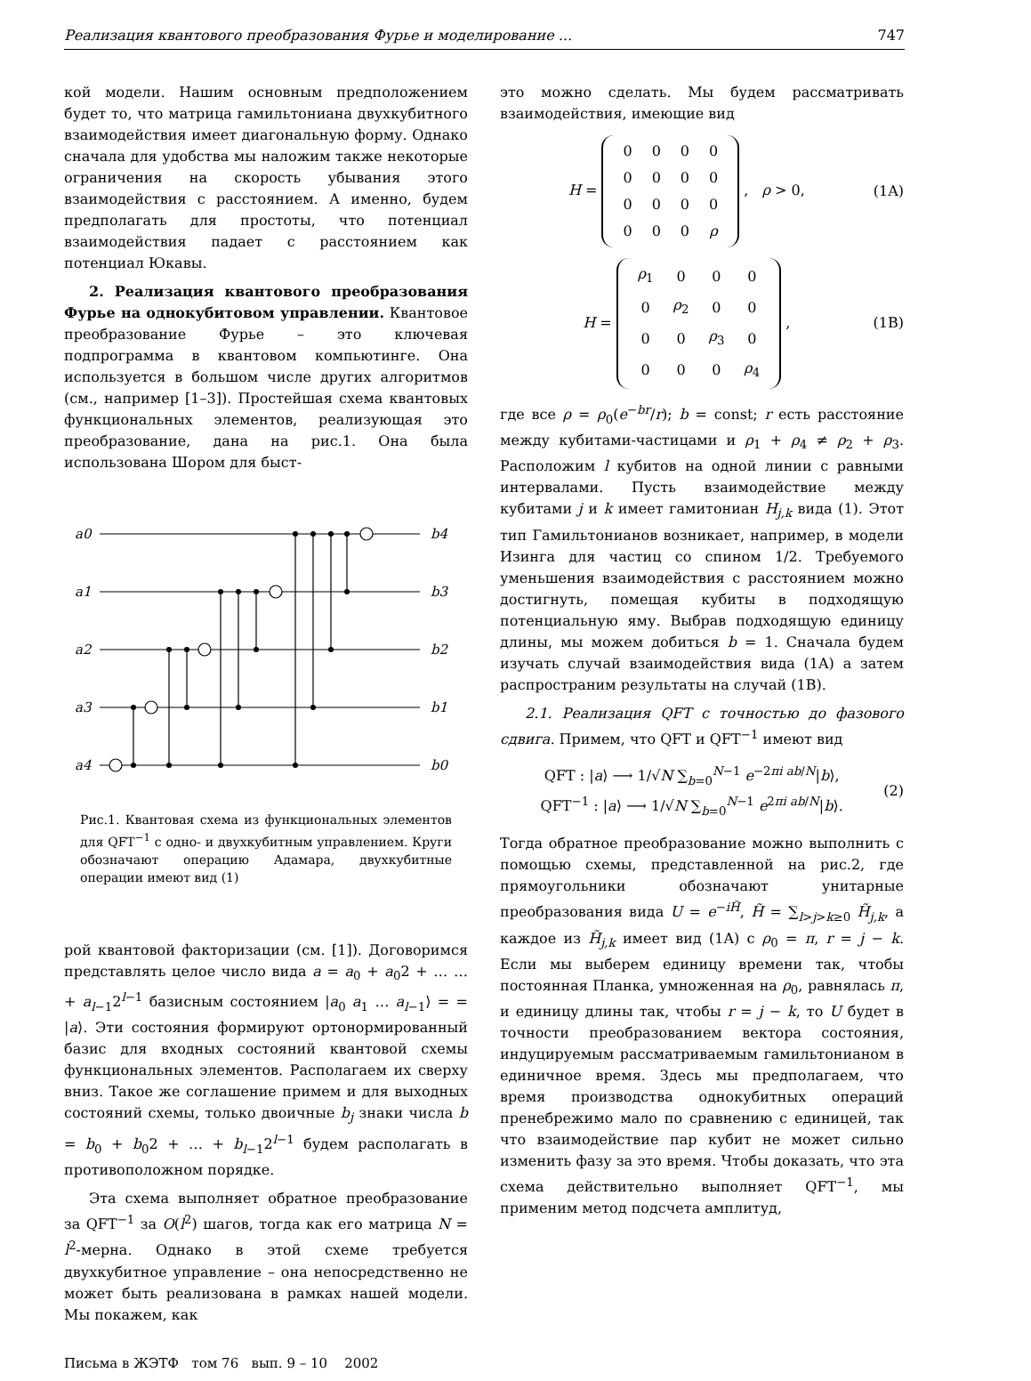Реализация квантового преобразования Фурье и моделирование ... 747
кой модели. Нашим основным предположением будет то, что матрица гамильтониана двухкубитного взаимодействия имеет диагональную форму. Однако сначала для удобства мы наложим также некоторые ограничения на скорость убывания этого взаимодействия с расстоянием. А именно, будем предполагать для простоты, что потенциал взаимодействия падает с расстоянием как потенциал Юкавы.
2. Реализация квантового преобразования Фурье на однокубитовом управлении. Квантовое преобразование Фурье – это ключевая подпрограмма в квантовом компьютинге. Она используется в большом числе других алгоритмов (см., например [1–3]). Простейшая схема квантовых функциональных элементов, реализующая это преобразование, дана на рис.1. Она была использована Шором для быст-
a0
a1
a2
a3
a4
b4
b3
b2
b1
b0
Рис.1. Квантовая схема из функциональных элементов для QFT<sup>−1</sup> с одно- и двухкубитным управлением. Круги обозначают операцию Адамара, двухкубитные операции имеют вид (1)
рой квантовой факторизации (см. [1]). Договоримся представлять целое число вида a = a<sub>0</sub> + a<sub>0</sub>2 + … … + a<sub>l−1</sub>2<sup>l−1</sup> базисным состоянием |a<sub>0</sub> a<sub>1</sub> … a<sub>l−1</sub>⟩ = = |a⟩. Эти состояния формируют ортонормированный базис для входных состояний квантовой схемы функциональных элементов. Располагаем их сверху вниз. Такое же соглашение примем и для выходных состояний схемы, только двоичные b<sub>j</sub> знаки числа b = b<sub>0</sub> + b<sub>0</sub>2 + … + b<sub>l−1</sub>2<sup>l−1</sup> будем располагать в противоположном порядке.
Эта схема выполняет обратное преобразование за QFT<sup>−1</sup> за O(l<sup>2</sup>) шагов, тогда как его матрица N = l<sup>2</sup>-мерна. Однако в этой схеме требуется двухкубитное управление – она непосредственно не может быть реализована в рамках нашей модели. Мы покажем, как
Письма в ЖЭТФ том 76 вып. 9 – 10 2002
это можно сделать. Мы будем рассматривать взаимодействия, имеющие вид
H =
| 0 | 0 | 0 | 0 |
| 0 | 0 | 0 | 0 |
| 0 | 0 | 0 | 0 |
| 0 | 0 | 0 | ρ |
, ρ > 0, (1A)
H =
| ρ<sub>1</sub> | 0 | 0 | 0 |
| 0 | ρ<sub>2</sub> | 0 | 0 |
| 0 | 0 | ρ<sub>3</sub> | 0 |
| 0 | 0 | 0 | ρ<sub>4</sub> |
, (1B)
где все ρ = ρ<sub>0</sub>(e<sup>−br</sup>/r); b = const; r есть расстояние между кубитами-частицами и ρ<sub>1</sub> + ρ<sub>4</sub> ≠ ρ<sub>2</sub> + ρ<sub>3</sub>. Расположим l кубитов на одной линии с равными интервалами. Пусть взаимодействие между кубитами j и k имеет гамитониан H<sub>j,k</sub> вида (1). Этот тип Гамильтонианов возникает, например, в модели Изинга для частиц со спином 1/2. Требуемого уменьшения взаимодействия с расстоянием можно достигнуть, помещая кубиты в подходящую потенциальную яму. Выбрав подходящую единицу длины, мы можем добиться b = 1. Сначала будем изучать случай взаимодействия вида (1A) а затем распространим результаты на случай (1B).
2.1. Реализация QFT с точностью до фазового сдвига. Примем, что QFT и QFT<sup>−1</sup> имеют вид
QFT : |a⟩ ⟶ 1/√N ∑<sub>b=0</sub><sup>N−1</sup> e<sup>−2πi ab/N</sup>|b⟩,
QFT<sup>−1</sup> : |a⟩ ⟶ 1/√N ∑<sub>b=0</sub><sup>N−1</sup> e<sup>2πi ab/N</sup>|b⟩. (2)
Тогда обратное преобразование можно выполнить с помощью схемы, представленной на рис.2, где прямоугольники обозначают унитарные преобразования вида U = e<sup>−iH̃</sup>, H̃ = ∑<sub>l>j>k≥0</sub> H̃<sub>j,k</sub>, а каждое из H̃<sub>j,k</sub> имеет вид (1A) с ρ<sub>0</sub> = π, r = j − k. Если мы выберем единицу времени так, чтобы постоянная Планка, умноженная на ρ<sub>0</sub>, равнялась π, и единицу длины так, чтобы r = j − k, то U будет в точности преобразованием вектора состояния, индуцируемым рассматриваемым гамильтонианом в единичное время. Здесь мы предполагаем, что время производства однокубитных операций пренебрежимо мало по сравнению с единицей, так что взаимодействие пар кубит не может сильно изменить фазу за это время. Чтобы доказать, что эта схема действительно выполняет QFT<sup>−1</sup>, мы применим метод подсчета амплитуд,